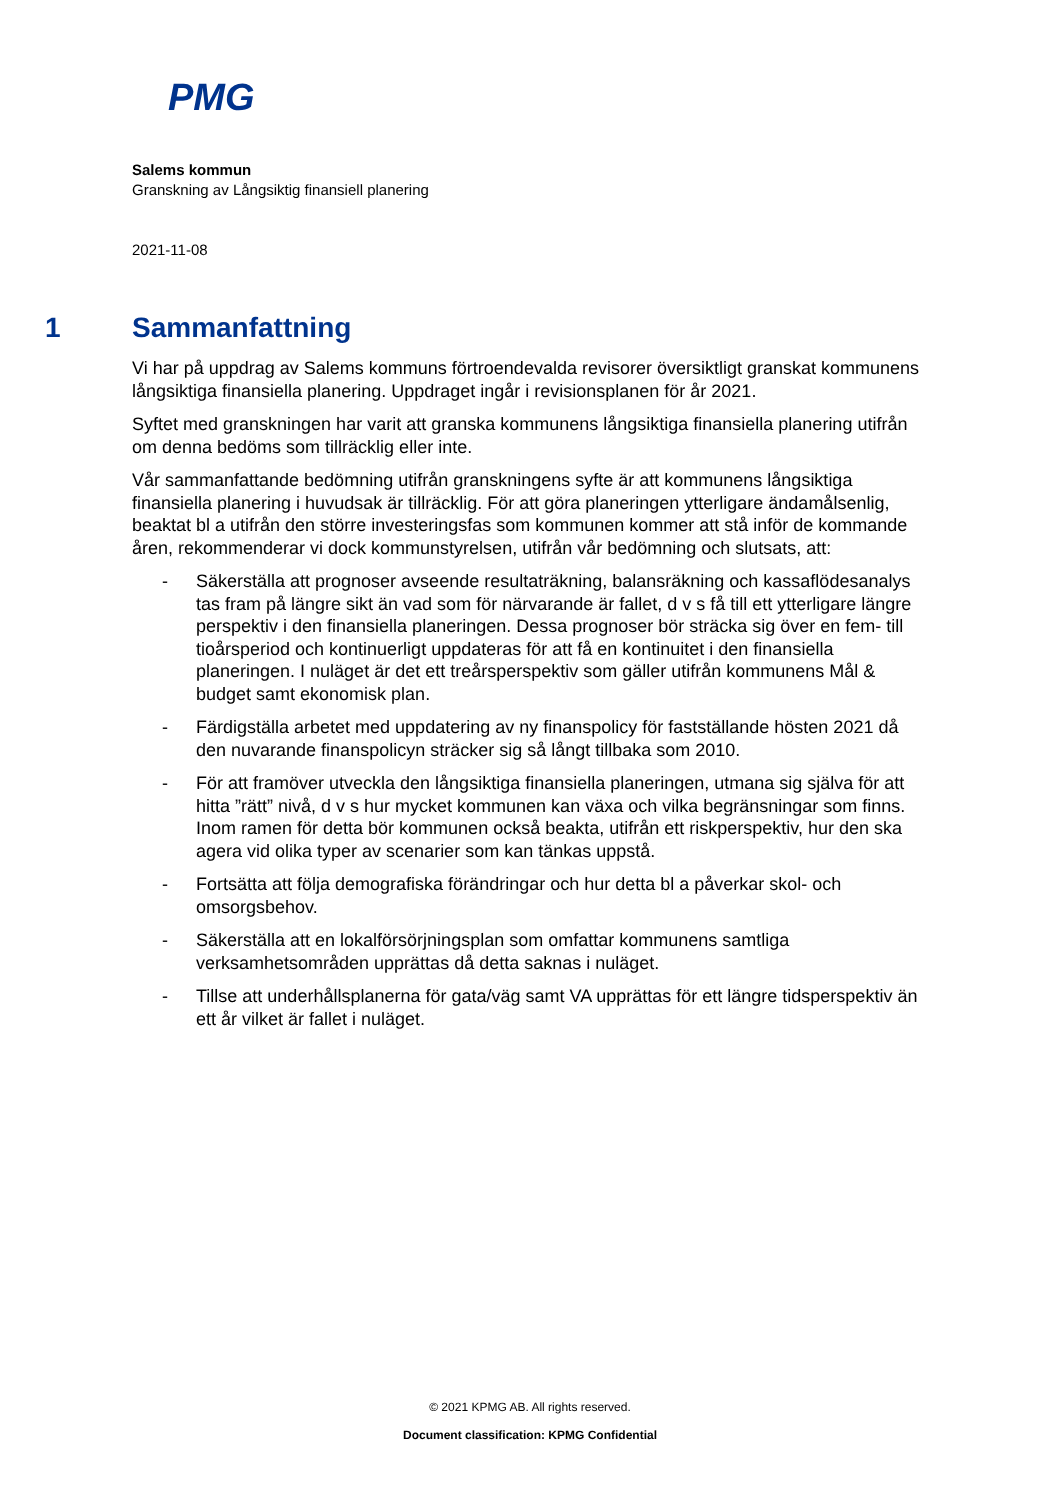PMG
Salems kommun
Granskning av Långsiktig finansiell planering
2021-11-08
1 Sammanfattning
Vi har på uppdrag av Salems kommuns förtroendevalda revisorer översiktligt granskat kommunens långsiktiga finansiella planering. Uppdraget ingår i revisionsplanen för år 2021.
Syftet med granskningen har varit att granska kommunens långsiktiga finansiella planering utifrån om denna bedöms som tillräcklig eller inte.
Vår sammanfattande bedömning utifrån granskningens syfte är att kommunens långsiktiga finansiella planering i huvudsak är tillräcklig. För att göra planeringen ytterligare ändamålsenlig, beaktat bl a utifrån den större investeringsfas som kommunen kommer att stå inför de kommande åren, rekommenderar vi dock kommunstyrelsen, utifrån vår bedömning och slutsats, att:
- Säkerställa att prognoser avseende resultaträkning, balansräkning och kassaflödesanalys tas fram på längre sikt än vad som för närvarande är fallet, d v s få till ett ytterligare längre perspektiv i den finansiella planeringen. Dessa prognoser bör sträcka sig över en fem- till tioårsperiod och kontinuerligt uppdateras för att få en kontinuitet i den finansiella planeringen. I nuläget är det ett treårsperspektiv som gäller utifrån kommunens Mål & budget samt ekonomisk plan.
- Färdigställa arbetet med uppdatering av ny finanspolicy för fastställande hösten 2021 då den nuvarande finanspolicyn sträcker sig så långt tillbaka som 2010.
- För att framöver utveckla den långsiktiga finansiella planeringen, utmana sig själva för att hitta ”rätt” nivå, d v s hur mycket kommunen kan växa och vilka begränsningar som finns. Inom ramen för detta bör kommunen också beakta, utifrån ett riskperspektiv, hur den ska agera vid olika typer av scenarier som kan tänkas uppstå.
- Fortsätta att följa demografiska förändringar och hur detta bl a påverkar skol- och omsorgsbehov.
- Säkerställa att en lokalförsörjningsplan som omfattar kommunens samtliga verksamhetsområden upprättas då detta saknas i nuläget.
- Tillse att underhållsplanerna för gata/väg samt VA upprättas för ett längre tidsperspektiv än ett år vilket är fallet i nuläget.
© 2021 KPMG AB. All rights reserved.
Document classification: KPMG Confidential